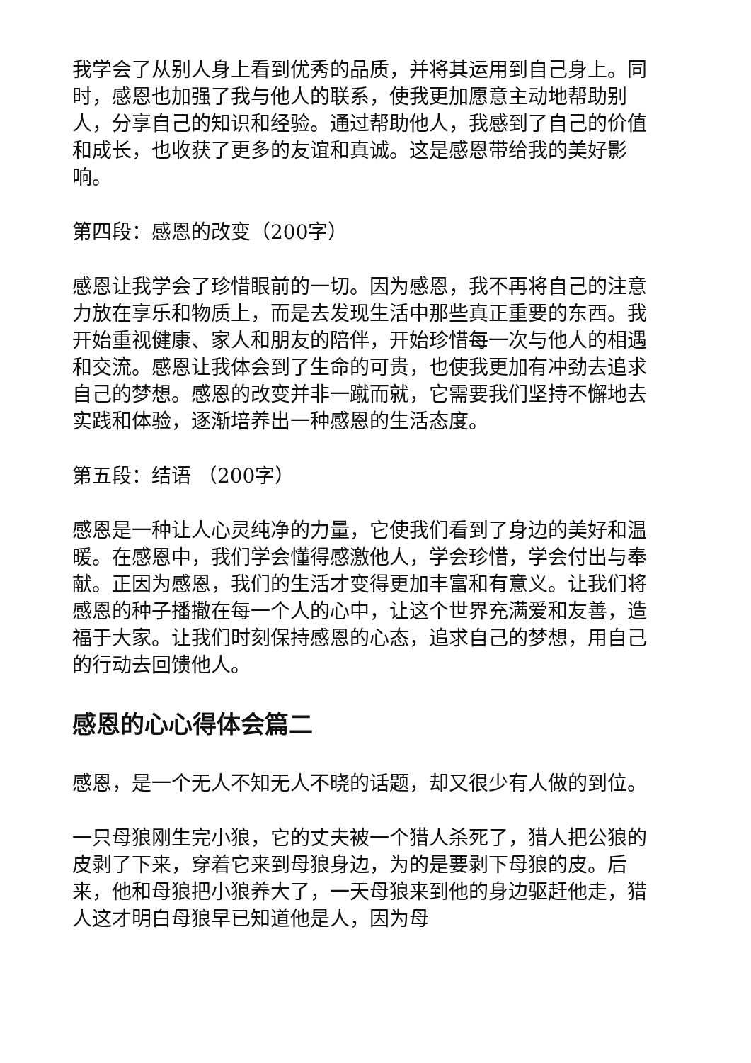我学会了从别人身上看到优秀的品质，并将其运用到自己身上。同时，感恩也加强了我与他人的联系，使我更加愿意主动地帮助别人，分享自己的知识和经验。通过帮助他人，我感到了自己的价值和成长，也收获了更多的友谊和真诚。这是感恩带给我的美好影响。
第四段：感恩的改变（200字）
感恩让我学会了珍惜眼前的一切。因为感恩，我不再将自己的注意力放在享乐和物质上，而是去发现生活中那些真正重要的东西。我开始重视健康、家人和朋友的陪伴，开始珍惜每一次与他人的相遇和交流。感恩让我体会到了生命的可贵，也使我更加有冲劲去追求自己的梦想。感恩的改变并非一蹴而就，它需要我们坚持不懈地去实践和体验，逐渐培养出一种感恩的生活态度。
第五段：结语 （200字）
感恩是一种让人心灵纯净的力量，它使我们看到了身边的美好和温暖。在感恩中，我们学会懂得感激他人，学会珍惜，学会付出与奉献。正因为感恩，我们的生活才变得更加丰富和有意义。让我们将感恩的种子播撒在每一个人的心中，让这个世界充满爱和友善，造福于大家。让我们时刻保持感恩的心态，追求自己的梦想，用自己的行动去回馈他人。
感恩的心心得体会篇二
感恩，是一个无人不知无人不晓的话题，却又很少有人做的到位。
一只母狼刚生完小狼，它的丈夫被一个猎人杀死了，猎人把公狼的皮剥了下来，穿着它来到母狼身边，为的是要剥下母狼的皮。后来，他和母狼把小狼养大了，一天母狼来到他的身边驱赶他走，猎人这才明白母狼早已知道他是人，因为母